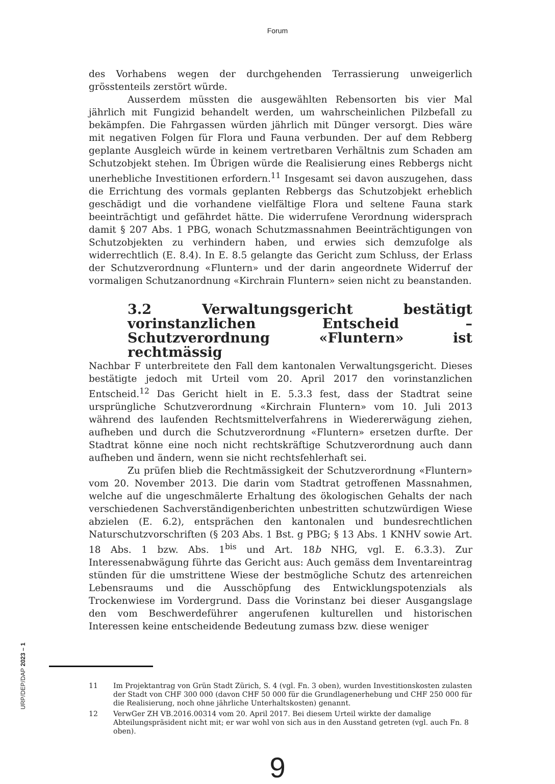Forum
des Vorhabens wegen der durchgehenden Terrassierung unweigerlich grösstenteils zerstört würde.
Ausserdem müssten die ausgewählten Rebensorten bis vier Mal jährlich mit Fungizid behandelt werden, um wahrscheinlichen Pilzbefall zu bekämpfen. Die Fahrgassen würden jährlich mit Dünger versorgt. Dies wäre mit negativen Folgen für Flora und Fauna verbunden. Der auf dem Rebberg geplante Ausgleich würde in keinem vertretbaren Verhältnis zum Schaden am Schutzobjekt stehen. Im Übrigen würde die Realisierung eines Rebbergs nicht unerhebliche Investitionen erfordern.<sup>11</sup> Insgesamt sei davon auszugehen, dass die Errichtung des vormals geplanten Rebbergs das Schutzobjekt erheblich geschädigt und die vorhandene vielfältige Flora und seltene Fauna stark beeinträchtigt und gefährdet hätte. Die widerrufene Verordnung widersprach damit § 207 Abs. 1 PBG, wonach Schutzmassnahmen Beeinträchtigungen von Schutzobjekten zu verhindern haben, und erwies sich demzufolge als widerrechtlich (E. 8.4). In E. 8.5 gelangte das Gericht zum Schluss, der Erlass der Schutzverordnung «Fluntern» und der darin angeordnete Widerruf der vormaligen Schutzanordnung «Kirchrain Fluntern» seien nicht zu beanstanden.
3.2 Verwaltungsgericht bestätigt vorinstanzlichen Entscheid – Schutzverordnung «Fluntern» ist rechtmässig
Nachbar F unterbreitete den Fall dem kantonalen Verwaltungsgericht. Dieses bestätigte jedoch mit Urteil vom 20. April 2017 den vorinstanzlichen Entscheid.<sup>12</sup> Das Gericht hielt in E. 5.3.3 fest, dass der Stadtrat seine ursprüngliche Schutzverordnung «Kirchrain Fluntern» vom 10. Juli 2013 während des laufenden Rechtsmittelverfahrens in Wiedererwägung ziehen, aufheben und durch die Schutzverordnung «Fluntern» ersetzen durfte. Der Stadtrat könne eine noch nicht rechtskräftige Schutzverordnung auch dann aufheben und ändern, wenn sie nicht rechtsfehlerhaft sei.
Zu prüfen blieb die Rechtmässigkeit der Schutzverordnung «Fluntern» vom 20. November 2013. Die darin vom Stadtrat getroffenen Massnahmen, welche auf die ungeschmälerte Erhaltung des ökologischen Gehalts der nach verschiedenen Sachverständigenberichten unbestritten schutzwürdigen Wiese abzielen (E. 6.2), entsprächen den kantonalen und bundesrechtlichen Naturschutzvorschriften (§ 203 Abs. 1 Bst. g PBG; § 13 Abs. 1 KNHV sowie Art. 18 Abs. 1 bzw. Abs. 1<sup>bis</sup> und Art. 18b NHG, vgl. E. 6.3.3). Zur Interessenabwägung führte das Gericht aus: Auch gemäss dem Inventareintrag stünden für die umstrittene Wiese der bestmögliche Schutz des artenreichen Lebensraums und die Ausschöpfung des Entwicklungspotenzials als Trockenwiese im Vordergrund. Dass die Vorinstanz bei dieser Ausgangslage den vom Beschwerdeführer angerufenen kulturellen und historischen Interessen keine entscheidende Bedeutung zumass bzw. diese weniger
11 Im Projektantrag von Grün Stadt Zürich, S. 4 (vgl. Fn. 3 oben), wurden Investitionskosten zulasten der Stadt von CHF 300 000 (davon CHF 50 000 für die Grundlagenerhebung und CHF 250 000 für die Realisierung, noch ohne jährliche Unterhaltskosten) genannt.
12 VerwGer ZH VB.2016.00314 vom 20. April 2017. Bei diesem Urteil wirkte der damalige Abteilungspräsident nicht mit; er war wohl von sich aus in den Ausstand getreten (vgl. auch Fn. 8 oben).
9
URP/DEP/DAP 2023 – 1